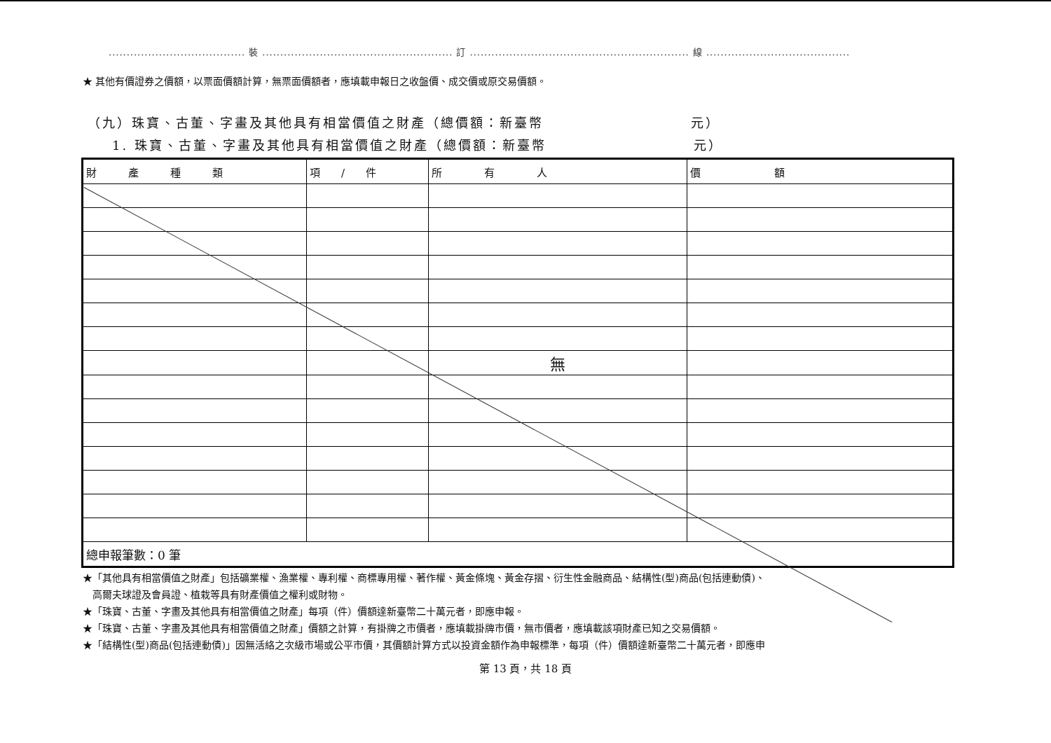...................................... 裝 ..................................................... 訂 ............................................................. 線 ........................................
★ 其他有價證券之價額，以票面價額計算，無票面價額者，應填載申報日之收盤價、成交價或原交易價額。
（九）珠寶、古董、字畫及其他具有相當價值之財產（總價額：新臺幣　　　　　　　　　　元）
1. 珠寶、古董、字畫及其他具有相當價值之財產（總價額：新臺幣　　　　　　　　　　元）
| 財 產 種 類 | 項 / 件 | 所 有 人 | 價 額 |
| --- | --- | --- | --- |
| | | 無 | |
| 總申報筆數：0 筆 | | | |
★「其他具有相當價值之財產」包括礦業權、漁業權、專利權、商標專用權、著作權、黃金條塊、黃金存摺、衍生性金融商品、結構性(型)商品(包括連動債)、
　高爾夫球證及會員證、植栽等具有財產價值之權利或財物。
★「珠寶、古董、字畫及其他具有相當價值之財產」每項（件）價額達新臺幣二十萬元者，即應申報。
★「珠寶、古董、字畫及其他具有相當價值之財產」價額之計算，有掛牌之市價者，應填載掛牌市價，無市價者，應填載該項財產已知之交易價額。
★「結構性(型)商品(包括連動債)」因無活絡之次級市場或公平市價，其價額計算方式以投資金額作為申報標準，每項（件）價額達新臺幣二十萬元者，即應申
第 13 頁，共 18 頁